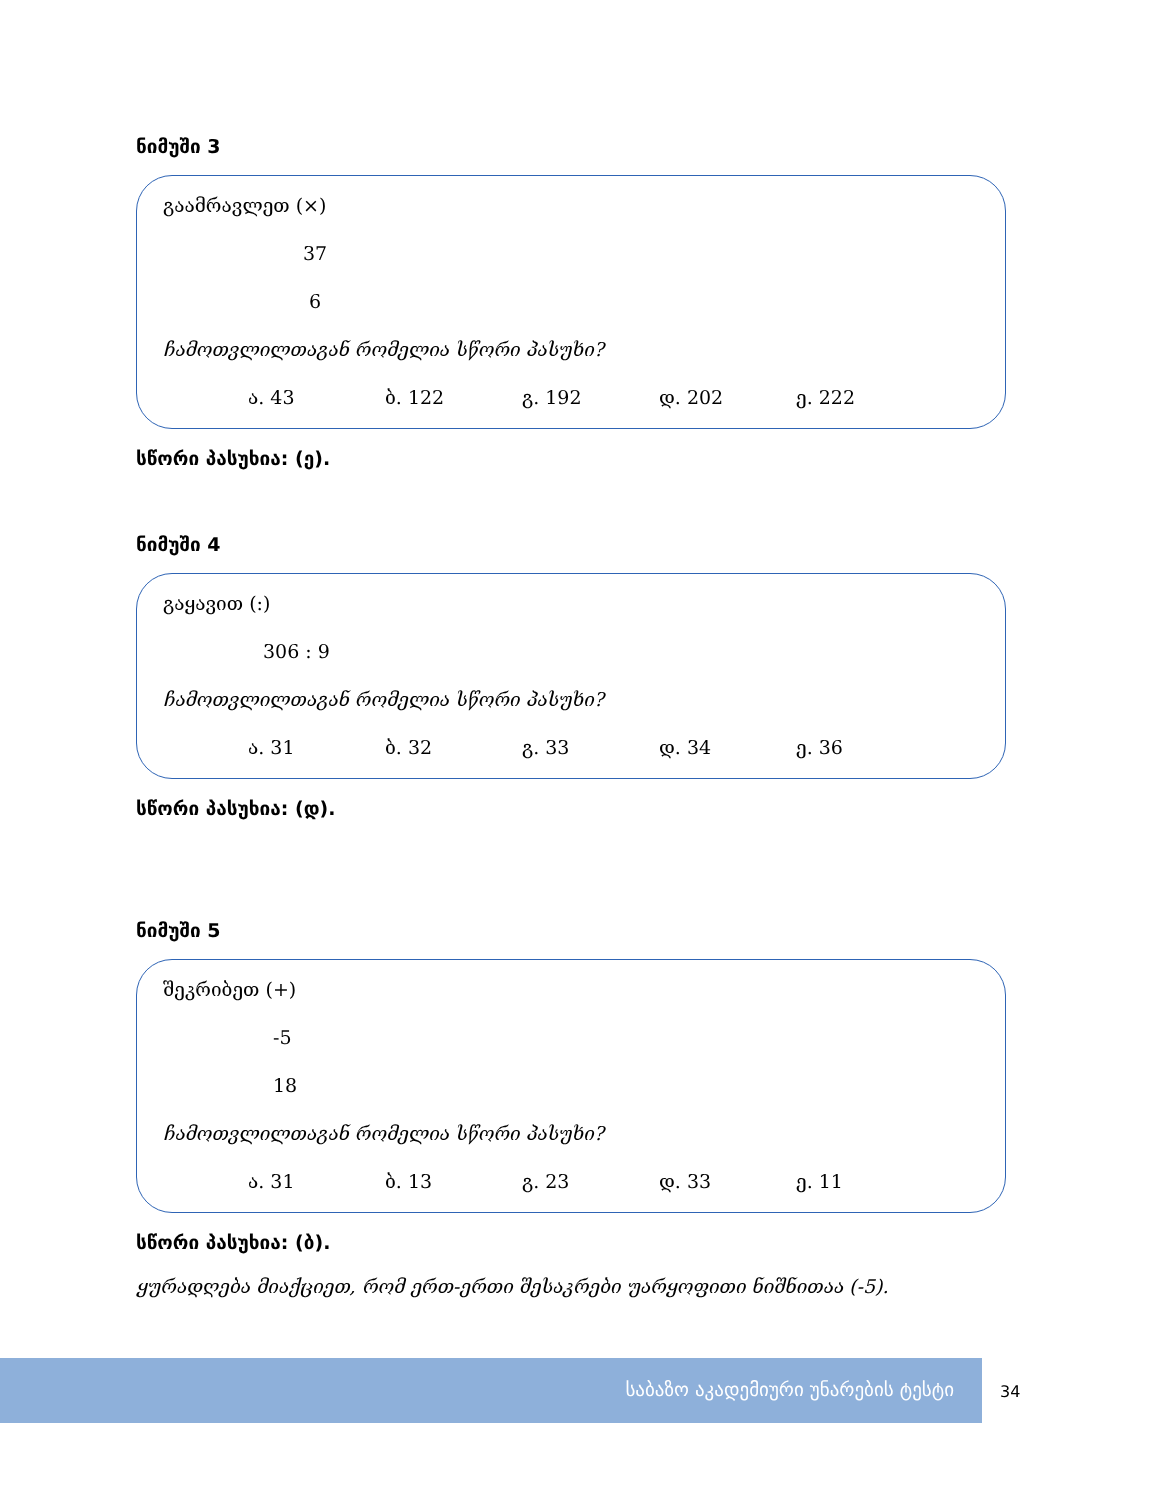ნიმუში 3
გაამრავლეთ (×)
37
6
ჩამოთვლილთაგან რომელია სწორი პასუხი?
ა. 43 ბ. 122 გ. 192 დ. 202 ე. 222
სწორი პასუხია: (ე).
ნიმუში 4
გაყავით (:)
306 : 9
ჩამოთვლილთაგან რომელია სწორი პასუხი?
ა. 31 ბ. 32 გ. 33 დ. 34 ე. 36
სწორი პასუხია: (დ).
ნიმუში 5
შეკრიბეთ (+)
-5
18
ჩამოთვლილთაგან რომელია სწორი პასუხი?
ა. 31 ბ. 13 გ. 23 დ. 33 ე. 11
სწორი პასუხია: (ბ).
ყურადღება მიაქციეთ, რომ ერთ-ერთი შესაკრები უარყოფითი ნიშნითაა (-5).
საბაზო აკადემიური უნარების ტესტი
34